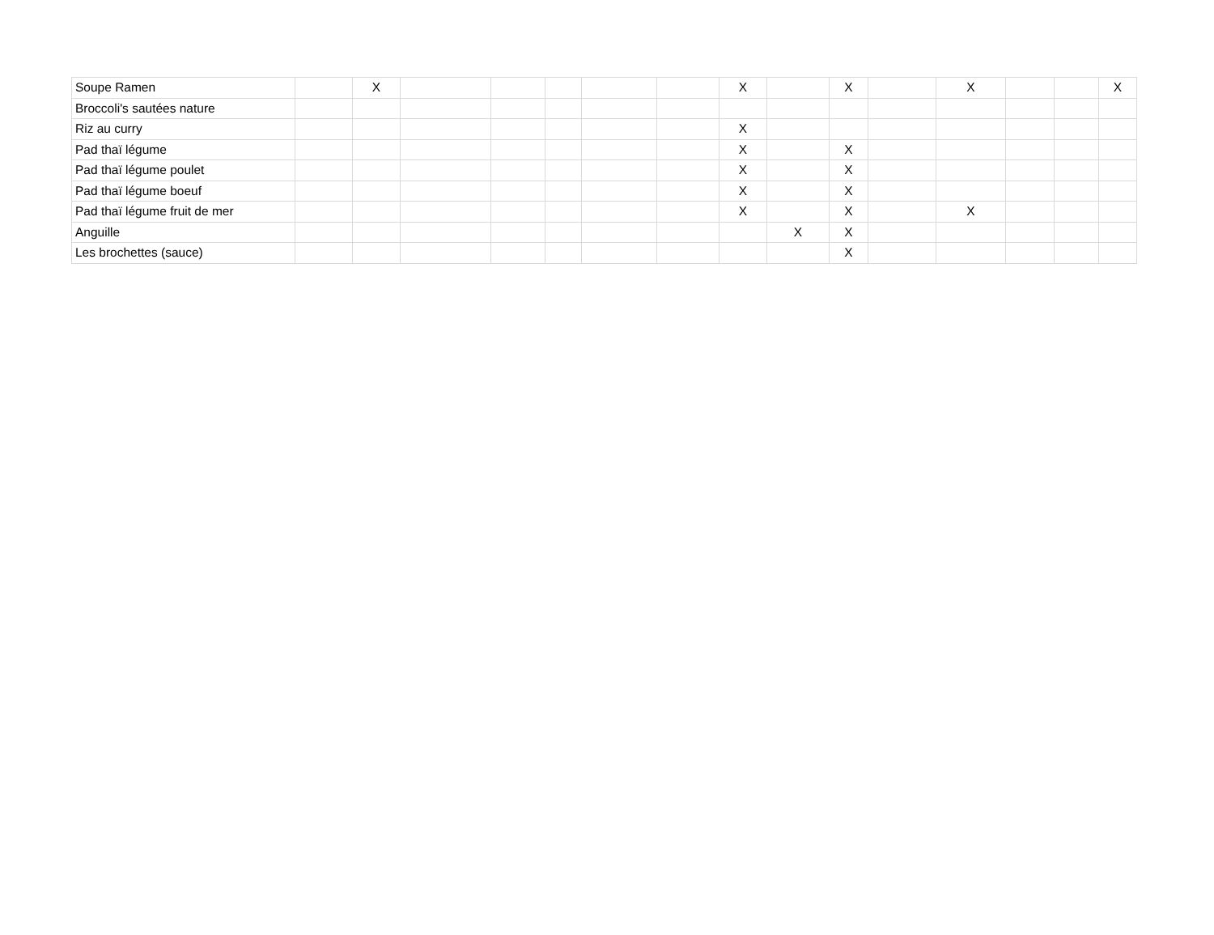| Soupe Ramen | | X | | | | | | X | | X | | X | | | X |
| Broccoli's sautées nature | | | | | | | | | | | | | | | |
| Riz au curry | | | | | | | | X | | | | | | | |
| Pad thaï légume | | | | | | | | X | | X | | | | | |
| Pad thaï légume poulet | | | | | | | | X | | X | | | | | |
| Pad thaï légume boeuf | | | | | | | | X | | X | | | | | |
| Pad thaï légume fruit de mer | | | | | | | | X | | X | | X | | | |
| Anguille | | | | | | | | | X | X | | | | | |
| Les brochettes (sauce) | | | | | | | | | | X | | | | | |